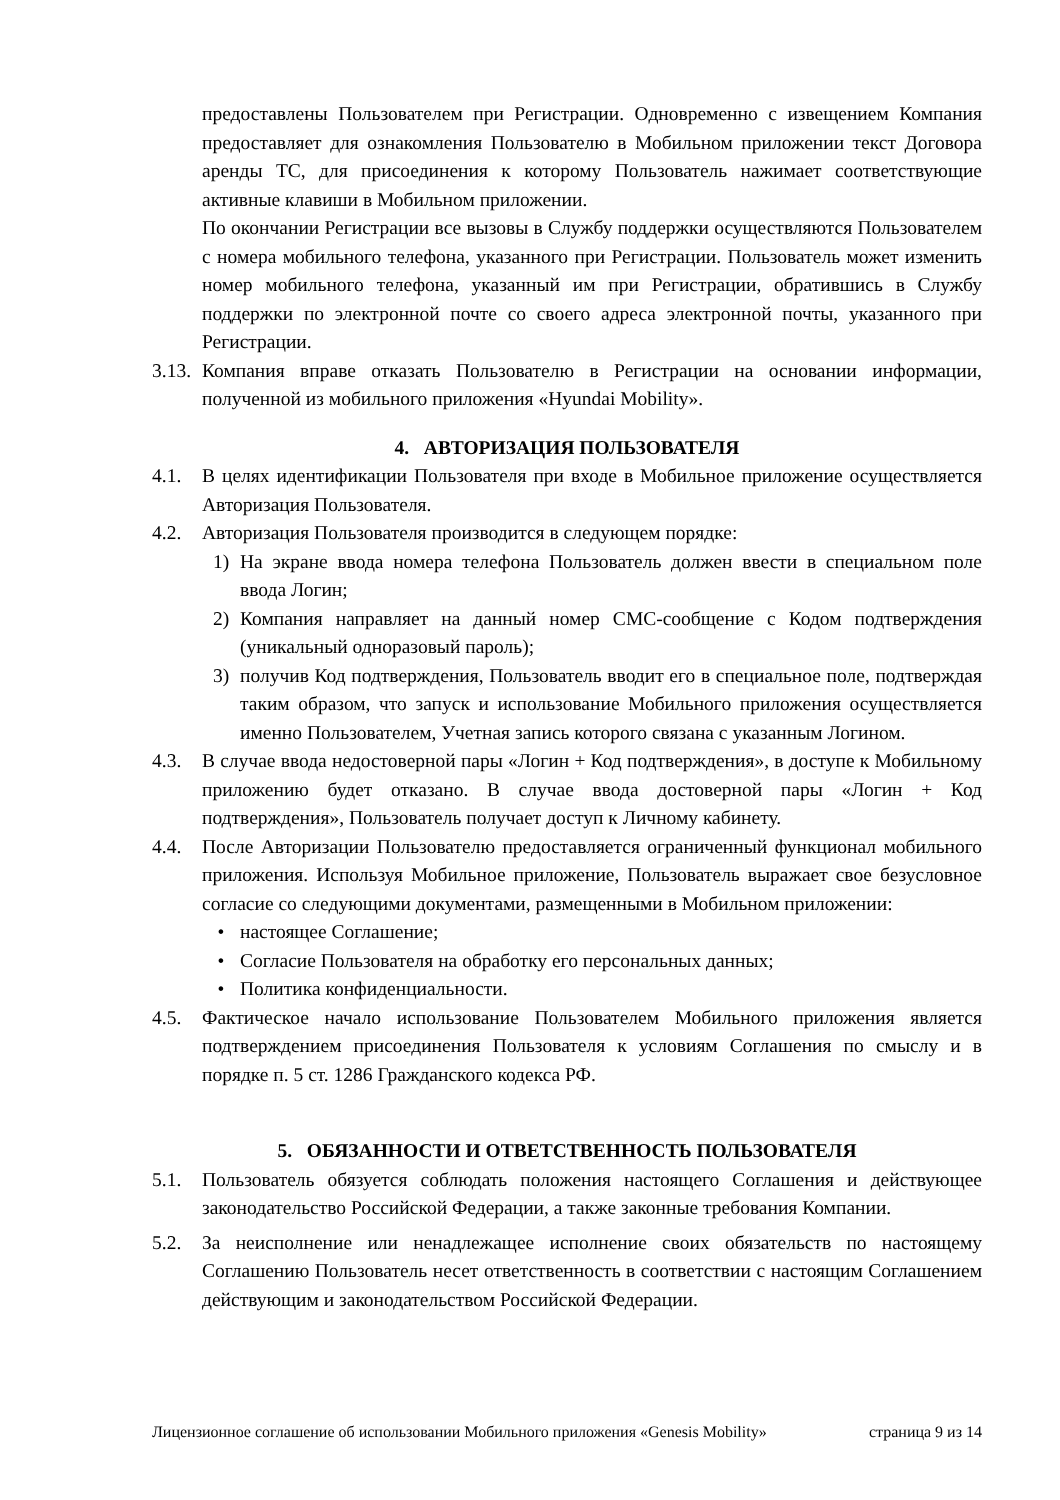предоставлены Пользователем при Регистрации. Одновременно с извещением Компания предоставляет для ознакомления Пользователю в Мобильном приложении текст Договора аренды ТС, для присоединения к которому Пользователь нажимает соответствующие активные клавиши в Мобильном приложении.
По окончании Регистрации все вызовы в Службу поддержки осуществляются Пользователем с номера мобильного телефона, указанного при Регистрации. Пользователь может изменить номер мобильного телефона, указанный им при Регистрации, обратившись в Службу поддержки по электронной почте со своего адреса электронной почты, указанного при Регистрации.
3.13.
Компания вправе отказать Пользователю в Регистрации на основании информации, полученной из мобильного приложения «Hyundai Mobility».
4. АВТОРИЗАЦИЯ ПОЛЬЗОВАТЕЛЯ
4.1. В целях идентификации Пользователя при входе в Мобильное приложение осуществляется Авторизация Пользователя.
4.2. Авторизация Пользователя производится в следующем порядке:
1) На экране ввода номера телефона Пользователь должен ввести в специальном поле ввода Логин;
2) Компания направляет на данный номер СМС-сообщение с Кодом подтверждения (уникальный одноразовый пароль);
3) получив Код подтверждения, Пользователь вводит его в специальное поле, подтверждая таким образом, что запуск и использование Мобильного приложения осуществляется именно Пользователем, Учетная запись которого связана с указанным Логином.
4.3. В случае ввода недостоверной пары «Логин + Код подтверждения», в доступе к Мобильному приложению будет отказано. В случае ввода достоверной пары «Логин + Код подтверждения», Пользователь получает доступ к Личному кабинету.
4.4. После Авторизации Пользователю предоставляется ограниченный функционал мобильного приложения. Используя Мобильное приложение, Пользователь выражает свое безусловное согласие со следующими документами, размещенными в Мобильном приложении:
• настоящее Соглашение;
• Согласие Пользователя на обработку его персональных данных;
• Политика конфиденциальности.
4.5. Фактическое начало использование Пользователем Мобильного приложения является подтверждением присоединения Пользователя к условиям Соглашения по смыслу и в порядке п. 5 ст. 1286 Гражданского кодекса РФ.
5. ОБЯЗАННОСТИ И ОТВЕТСТВЕННОСТЬ ПОЛЬЗОВАТЕЛЯ
5.1. Пользователь обязуется соблюдать положения настоящего Соглашения и действующее законодательство Российской Федерации, а также законные требования Компании.
5.2. За неисполнение или ненадлежащее исполнение своих обязательств по настоящему Соглашению Пользователь несет ответственность в соответствии с настоящим Соглашением действующим и законодательством Российской Федерации.
Лицензионное соглашение об использовании Мобильного приложения «Genesis Mobility» страница 9 из 14